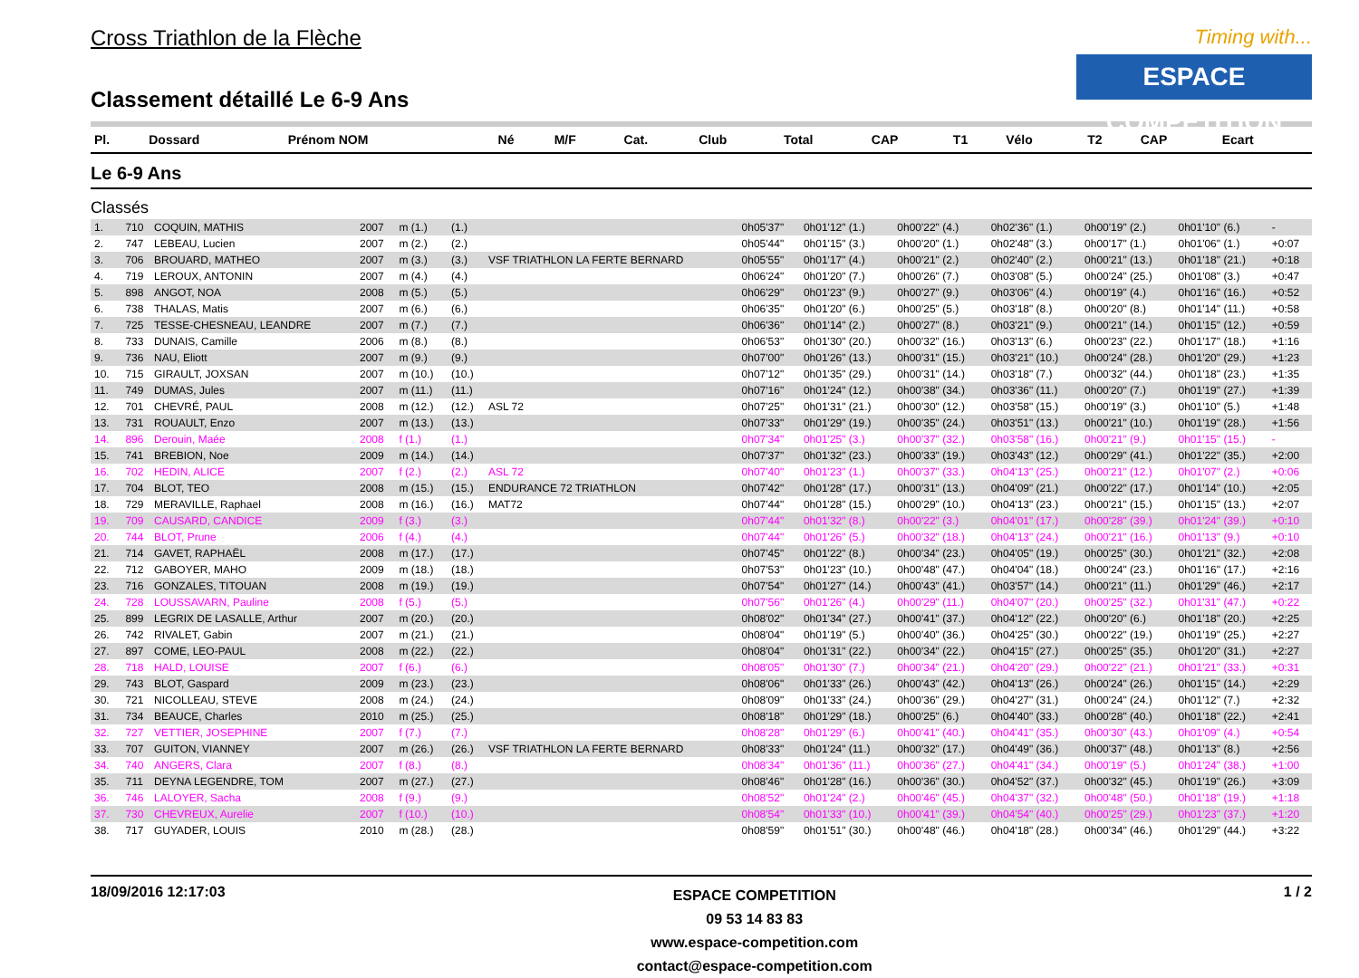Cross Triathlon de la Flèche
Timing with...
ESPACE COMPETITION
Classement détaillé Le 6-9 Ans
| Pl. | Dossard | Prénom NOM | Né | M/F | Cat. | Club | Total | CAP | T1 | Vélo | T2 | CAP | Ecart |
| --- | --- | --- | --- | --- | --- | --- | --- | --- | --- | --- | --- | --- | --- |
Le 6-9 Ans
Classés
| 1. | 710 | COQUIN, MATHIS | 2007 | m (1.) | (1.) | | 0h05'37" | 0h01'12" (1.) | 0h00'22" (4.) | 0h02'36" (1.) | 0h00'19" (2.) | 0h01'10" (6.) | - |
| 2. | 747 | LEBEAU, Lucien | 2007 | m (2.) | (2.) | | 0h05'44" | 0h01'15" (3.) | 0h00'20" (1.) | 0h02'48" (3.) | 0h00'17" (1.) | 0h01'06" (1.) | +0:07 |
| 3. | 706 | BROUARD, MATHEO | 2007 | m (3.) | (3.) | VSF TRIATHLON LA FERTE BERNARD | 0h05'55" | 0h01'17" (4.) | 0h00'21" (2.) | 0h02'40" (2.) | 0h00'21" (13.) | 0h01'18" (21.) | +0:18 |
| 4. | 719 | LEROUX, ANTONIN | 2007 | m (4.) | (4.) | | 0h06'24" | 0h01'20" (7.) | 0h00'26" (7.) | 0h03'08" (5.) | 0h00'24" (25.) | 0h01'08" (3.) | +0:47 |
| 5. | 898 | ANGOT, NOA | 2008 | m (5.) | (5.) | | 0h06'29" | 0h01'23" (9.) | 0h00'27" (9.) | 0h03'06" (4.) | 0h00'19" (4.) | 0h01'16" (16.) | +0:52 |
| 6. | 738 | THALAS, Matis | 2007 | m (6.) | (6.) | | 0h06'35" | 0h01'20" (6.) | 0h00'25" (5.) | 0h03'18" (8.) | 0h00'20" (8.) | 0h01'14" (11.) | +0:58 |
| 7. | 725 | TESSE-CHESNEAU, LEANDRE | 2007 | m (7.) | (7.) | | 0h06'36" | 0h01'14" (2.) | 0h00'27" (8.) | 0h03'21" (9.) | 0h00'21" (14.) | 0h01'15" (12.) | +0:59 |
| 8. | 733 | DUNAIS, Camille | 2006 | m (8.) | (8.) | | 0h06'53" | 0h01'30" (20.) | 0h00'32" (16.) | 0h03'13" (6.) | 0h00'23" (22.) | 0h01'17" (18.) | +1:16 |
| 9. | 736 | NAU, Eliott | 2007 | m (9.) | (9.) | | 0h07'00" | 0h01'26" (13.) | 0h00'31" (15.) | 0h03'21" (10.) | 0h00'24" (28.) | 0h01'20" (29.) | +1:23 |
| 10. | 715 | GIRAULT, JOXSAN | 2007 | m (10.) | (10.) | | 0h07'12" | 0h01'35" (29.) | 0h00'31" (14.) | 0h03'18" (7.) | 0h00'32" (44.) | 0h01'18" (23.) | +1:35 |
| 11. | 749 | DUMAS, Jules | 2007 | m (11.) | (11.) | | 0h07'16" | 0h01'24" (12.) | 0h00'38" (34.) | 0h03'36" (11.) | 0h00'20" (7.) | 0h01'19" (27.) | +1:39 |
| 12. | 701 | CHEVRÉ, PAUL | 2008 | m (12.) | (12.) | ASL 72 | 0h07'25" | 0h01'31" (21.) | 0h00'30" (12.) | 0h03'58" (15.) | 0h00'19" (3.) | 0h01'10" (5.) | +1:48 |
| 13. | 731 | ROUAULT, Enzo | 2007 | m (13.) | (13.) | | 0h07'33" | 0h01'29" (19.) | 0h00'35" (24.) | 0h03'51" (13.) | 0h00'21" (10.) | 0h01'19" (28.) | +1:56 |
| 14. | 896 | Derouin, Maée | 2008 | f (1.) | (1.) | | 0h07'34" | 0h01'25" (3.) | 0h00'37" (32.) | 0h03'58" (16.) | 0h00'21" (9.) | 0h01'15" (15.) | - |
| 15. | 741 | BREBION, Noe | 2009 | m (14.) | (14.) | | 0h07'37" | 0h01'32" (23.) | 0h00'33" (19.) | 0h03'43" (12.) | 0h00'29" (41.) | 0h01'22" (35.) | +2:00 |
| 16. | 702 | HEDIN, ALICE | 2007 | f (2.) | (2.) | ASL 72 | 0h07'40" | 0h01'23" (1.) | 0h00'37" (33.) | 0h04'13" (25.) | 0h00'21" (12.) | 0h01'07" (2.) | +0:06 |
| 17. | 704 | BLOT, TEO | 2008 | m (15.) | (15.) | ENDURANCE 72 TRIATHLON | 0h07'42" | 0h01'28" (17.) | 0h00'31" (13.) | 0h04'09" (21.) | 0h00'22" (17.) | 0h01'14" (10.) | +2:05 |
| 18. | 729 | MERAVILLE, Raphael | 2008 | m (16.) | (16.) | MAT72 | 0h07'44" | 0h01'28" (15.) | 0h00'29" (10.) | 0h04'13" (23.) | 0h00'21" (15.) | 0h01'15" (13.) | +2:07 |
| 19. | 709 | CAUSARD, CANDICE | 2009 | f (3.) | (3.) | | 0h07'44" | 0h01'32" (8.) | 0h00'22" (3.) | 0h04'01" (17.) | 0h00'28" (39.) | 0h01'24" (39.) | +0:10 |
| 20. | 744 | BLOT, Prune | 2006 | f (4.) | (4.) | | 0h07'44" | 0h01'26" (5.) | 0h00'32" (18.) | 0h04'13" (24.) | 0h00'21" (16.) | 0h01'13" (9.) | +0:10 |
| 21. | 714 | GAVET, RAPHAËL | 2008 | m (17.) | (17.) | | 0h07'45" | 0h01'22" (8.) | 0h00'34" (23.) | 0h04'05" (19.) | 0h00'25" (30.) | 0h01'21" (32.) | +2:08 |
| 22. | 712 | GABOYER, MAHO | 2009 | m (18.) | (18.) | | 0h07'53" | 0h01'23" (10.) | 0h00'48" (47.) | 0h04'04" (18.) | 0h00'24" (23.) | 0h01'16" (17.) | +2:16 |
| 23. | 716 | GONZALES, TITOUAN | 2008 | m (19.) | (19.) | | 0h07'54" | 0h01'27" (14.) | 0h00'43" (41.) | 0h03'57" (14.) | 0h00'21" (11.) | 0h01'29" (46.) | +2:17 |
| 24. | 728 | LOUSSAVARN, Pauline | 2008 | f (5.) | (5.) | | 0h07'56" | 0h01'26" (4.) | 0h00'29" (11.) | 0h04'07" (20.) | 0h00'25" (32.) | 0h01'31" (47.) | +0:22 |
| 25. | 899 | LEGRIX DE LASALLE, Arthur | 2007 | m (20.) | (20.) | | 0h08'02" | 0h01'34" (27.) | 0h00'41" (37.) | 0h04'12" (22.) | 0h00'20" (6.) | 0h01'18" (20.) | +2:25 |
| 26. | 742 | RIVALET, Gabin | 2007 | m (21.) | (21.) | | 0h08'04" | 0h01'19" (5.) | 0h00'40" (36.) | 0h04'25" (30.) | 0h00'22" (19.) | 0h01'19" (25.) | +2:27 |
| 27. | 897 | COME, LEO-PAUL | 2008 | m (22.) | (22.) | | 0h08'04" | 0h01'31" (22.) | 0h00'34" (22.) | 0h04'15" (27.) | 0h00'25" (35.) | 0h01'20" (31.) | +2:27 |
| 28. | 718 | HALD, LOUISE | 2007 | f (6.) | (6.) | | 0h08'05" | 0h01'30" (7.) | 0h00'34" (21.) | 0h04'20" (29.) | 0h00'22" (21.) | 0h01'21" (33.) | +0:31 |
| 29. | 743 | BLOT, Gaspard | 2009 | m (23.) | (23.) | | 0h08'06" | 0h01'33" (26.) | 0h00'43" (42.) | 0h04'13" (26.) | 0h00'24" (26.) | 0h01'15" (14.) | +2:29 |
| 30. | 721 | NICOLLEAU, STEVE | 2008 | m (24.) | (24.) | | 0h08'09" | 0h01'33" (24.) | 0h00'36" (29.) | 0h04'27" (31.) | 0h00'24" (24.) | 0h01'12" (7.) | +2:32 |
| 31. | 734 | BEAUCE, Charles | 2010 | m (25.) | (25.) | | 0h08'18" | 0h01'29" (18.) | 0h00'25" (6.) | 0h04'40" (33.) | 0h00'28" (40.) | 0h01'18" (22.) | +2:41 |
| 32. | 727 | VETTIER, JOSEPHINE | 2007 | f (7.) | (7.) | | 0h08'28" | 0h01'29" (6.) | 0h00'41" (40.) | 0h04'41" (35.) | 0h00'30" (43.) | 0h01'09" (4.) | +0:54 |
| 33. | 707 | GUITON, VIANNEY | 2007 | m (26.) | (26.) | VSF TRIATHLON LA FERTE BERNARD | 0h08'33" | 0h01'24" (11.) | 0h00'32" (17.) | 0h04'49" (36.) | 0h00'37" (48.) | 0h01'13" (8.) | +2:56 |
| 34. | 740 | ANGERS, Clara | 2007 | f (8.) | (8.) | | 0h08'34" | 0h01'36" (11.) | 0h00'36" (27.) | 0h04'41" (34.) | 0h00'19" (5.) | 0h01'24" (38.) | +1:00 |
| 35. | 711 | DEYNA LEGENDRE, TOM | 2007 | m (27.) | (27.) | | 0h08'46" | 0h01'28" (16.) | 0h00'36" (30.) | 0h04'52" (37.) | 0h00'32" (45.) | 0h01'19" (26.) | +3:09 |
| 36. | 746 | LALOYER, Sacha | 2008 | f (9.) | (9.) | | 0h08'52" | 0h01'24" (2.) | 0h00'46" (45.) | 0h04'37" (32.) | 0h00'48" (50.) | 0h01'18" (19.) | +1:18 |
| 37. | 730 | CHEVREUX, Aurelie | 2007 | f (10.) | (10.) | | 0h08'54" | 0h01'33" (10.) | 0h00'41" (39.) | 0h04'54" (40.) | 0h00'25" (29.) | 0h01'23" (37.) | +1:20 |
| 38. | 717 | GUYADER, LOUIS | 2010 | m (28.) | (28.) | | 0h08'59" | 0h01'51" (30.) | 0h00'48" (46.) | 0h04'18" (28.) | 0h00'34" (46.) | 0h01'29" (44.) | +3:22 |
18/09/2016 12:17:03
ESPACE COMPETITION
09 53 14 83 83
www.espace-competition.com
contact@espace-competition.com
1 / 2